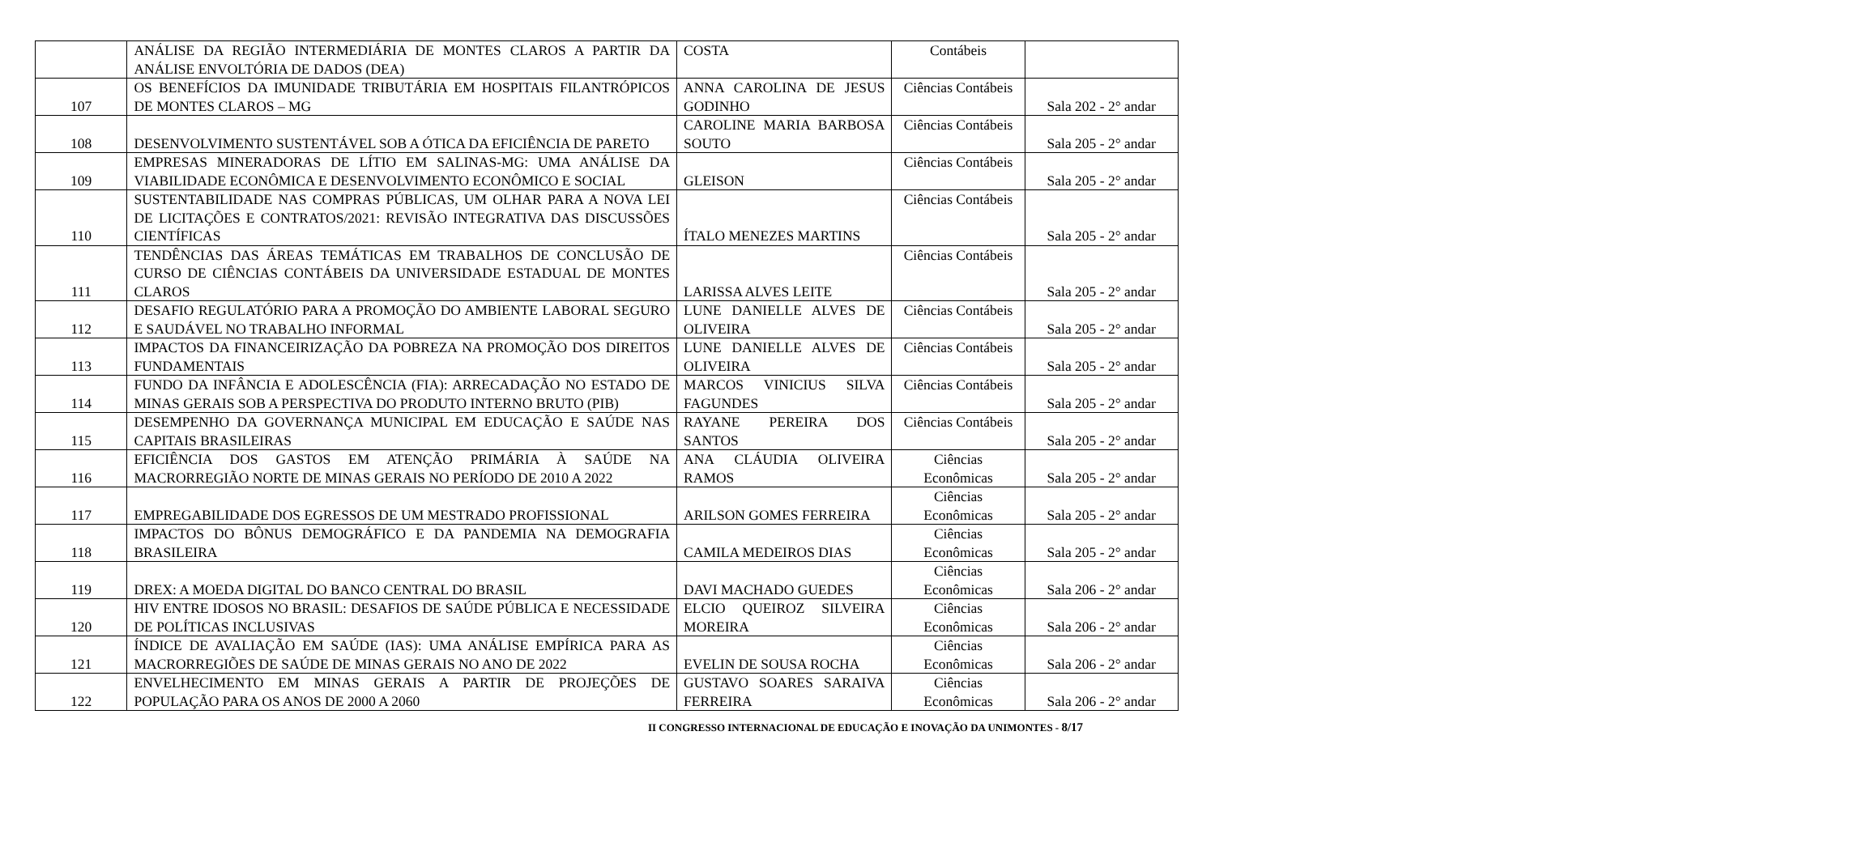| | ANÁLISE DA REGIÃO INTERMEDIÁRIA DE MONTES CLAROS A PARTIR DA ANÁLISE ENVOLTÓRIA DE DADOS (DEA) | COSTA | Contábeis | |
| 107 | OS BENEFÍCIOS DA IMUNIDADE TRIBUTÁRIA EM HOSPITAIS FILANTRÓPICOS DE MONTES CLAROS – MG | ANNA CAROLINA DE JESUS GODINHO | Ciências Contábeis | Sala 202 - 2° andar |
| 108 | DESENVOLVIMENTO SUSTENTÁVEL SOB A ÓTICA DA EFICIÊNCIA DE PARETO | CAROLINE MARIA BARBOSA SOUTO | Ciências Contábeis | Sala 205 - 2° andar |
| 109 | EMPRESAS MINERADORAS DE LÍTIO EM SALINAS-MG: UMA ANÁLISE DA VIABILIDADE ECONÔMICA E DESENVOLVIMENTO ECONÔMICO E SOCIAL | GLEISON | Ciências Contábeis | Sala 205 - 2° andar |
| 110 | SUSTENTABILIDADE NAS COMPRAS PÚBLICAS, UM OLHAR PARA A NOVA LEI DE LICITAÇÕES E CONTRATOS/2021: REVISÃO INTEGRATIVA DAS DISCUSSÕES CIENTÍFICAS | ÍTALO MENEZES MARTINS | Ciências Contábeis | Sala 205 - 2° andar |
| 111 | TENDÊNCIAS DAS ÁREAS TEMÁTICAS EM TRABALHOS DE CONCLUSÃO DE CURSO DE CIÊNCIAS CONTÁBEIS DA UNIVERSIDADE ESTADUAL DE MONTES CLAROS | LARISSA ALVES LEITE | Ciências Contábeis | Sala 205 - 2° andar |
| 112 | DESAFIO REGULATÓRIO PARA A PROMOÇÃO DO AMBIENTE LABORAL SEGURO E SAUDÁVEL NO TRABALHO INFORMAL | LUNE DANIELLE ALVES DE OLIVEIRA | Ciências Contábeis | Sala 205 - 2° andar |
| 113 | IMPACTOS DA FINANCEIRIZAÇÃO DA POBREZA NA PROMOÇÃO DOS DIREITOS FUNDAMENTAIS | LUNE DANIELLE ALVES DE OLIVEIRA | Ciências Contábeis | Sala 205 - 2° andar |
| 114 | FUNDO DA INFÂNCIA E ADOLESCÊNCIA (FIA): ARRECADAÇÃO NO ESTADO DE MINAS GERAIS SOB A PERSPECTIVA DO PRODUTO INTERNO BRUTO (PIB) | MARCOS VINICIUS SILVA FAGUNDES | Ciências Contábeis | Sala 205 - 2° andar |
| 115 | DESEMPENHO DA GOVERNANÇA MUNICIPAL EM EDUCAÇÃO E SAÚDE NAS CAPITAIS BRASILEIRAS | RAYANE PEREIRA DOS SANTOS | Ciências Contábeis | Sala 205 - 2° andar |
| 116 | EFICIÊNCIA DOS GASTOS EM ATENÇÃO PRIMÁRIA À SAÚDE NA MACRORREGIÃO NORTE DE MINAS GERAIS NO PERÍODO DE 2010 A 2022 | ANA CLÁUDIA OLIVEIRA RAMOS | Ciências Econômicas | Sala 205 - 2° andar |
| 117 | EMPREGABILIDADE DOS EGRESSOS DE UM MESTRADO PROFISSIONAL | ARILSON GOMES FERREIRA | Ciências Econômicas | Sala 205 - 2° andar |
| 118 | IMPACTOS DO BÔNUS DEMOGRÁFICO E DA PANDEMIA NA DEMOGRAFIA BRASILEIRA | CAMILA MEDEIROS DIAS | Ciências Econômicas | Sala 205 - 2° andar |
| 119 | DREX: A MOEDA DIGITAL DO BANCO CENTRAL DO BRASIL | DAVI MACHADO GUEDES | Ciências Econômicas | Sala 206 - 2° andar |
| 120 | HIV ENTRE IDOSOS NO BRASIL: DESAFIOS DE SAÚDE PÚBLICA E NECESSIDADE DE POLÍTICAS INCLUSIVAS | ELCIO QUEIROZ SILVEIRA MOREIRA | Ciências Econômicas | Sala 206 - 2° andar |
| 121 | ÍNDICE DE AVALIAÇÃO EM SAÚDE (IAS): UMA ANÁLISE EMPÍRICA PARA AS MACRORREGIÕES DE SAÚDE DE MINAS GERAIS NO ANO DE 2022 | EVELIN DE SOUSA ROCHA | Ciências Econômicas | Sala 206 - 2° andar |
| 122 | ENVELHECIMENTO EM MINAS GERAIS A PARTIR DE PROJEÇÕES DE POPULAÇÃO PARA OS ANOS DE 2000 A 2060 | GUSTAVO SOARES SARAIVA FERREIRA | Ciências Econômicas | Sala 206 - 2° andar |
II CONGRESSO INTERNACIONAL DE EDUCAÇÃO E INOVAÇÃO DA UNIMONTES - 8/17